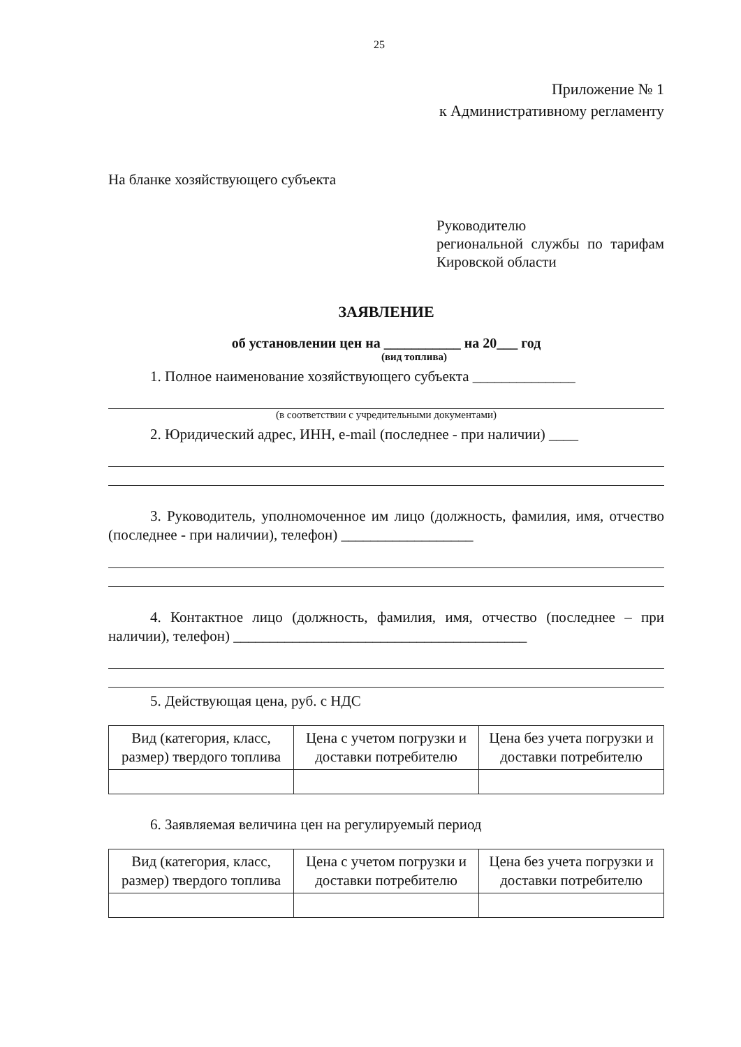25
Приложение № 1
к Административному регламенту
На бланке хозяйствующего субъекта
Руководителю
региональной службы по тарифам Кировской области
ЗАЯВЛЕНИЕ
об установлении цен на ___________ на 20___ год
(вид топлива)
1. Полное наименование хозяйствующего субъекта ______________
(в соответствии с учредительными документами)
2. Юридический адрес, ИНН, e-mail (последнее - при наличии) ____
3. Руководитель, уполномоченное им лицо (должность, фамилия, имя, отчество (последнее - при наличии), телефон) __________________
4. Контактное лицо (должность, фамилия, имя, отчество (последнее – при наличии), телефон) ________________________________________
5. Действующая цена, руб. с НДС
| Вид (категория, класс, размер) твердого топлива | Цена с учетом погрузки и доставки потребителю | Цена без учета погрузки и доставки потребителю |
6. Заявляемая величина цен на регулируемый период
| Вид (категория, класс, размер) твердого топлива | Цена с учетом погрузки и доставки потребителю | Цена без учета погрузки и доставки потребителю |